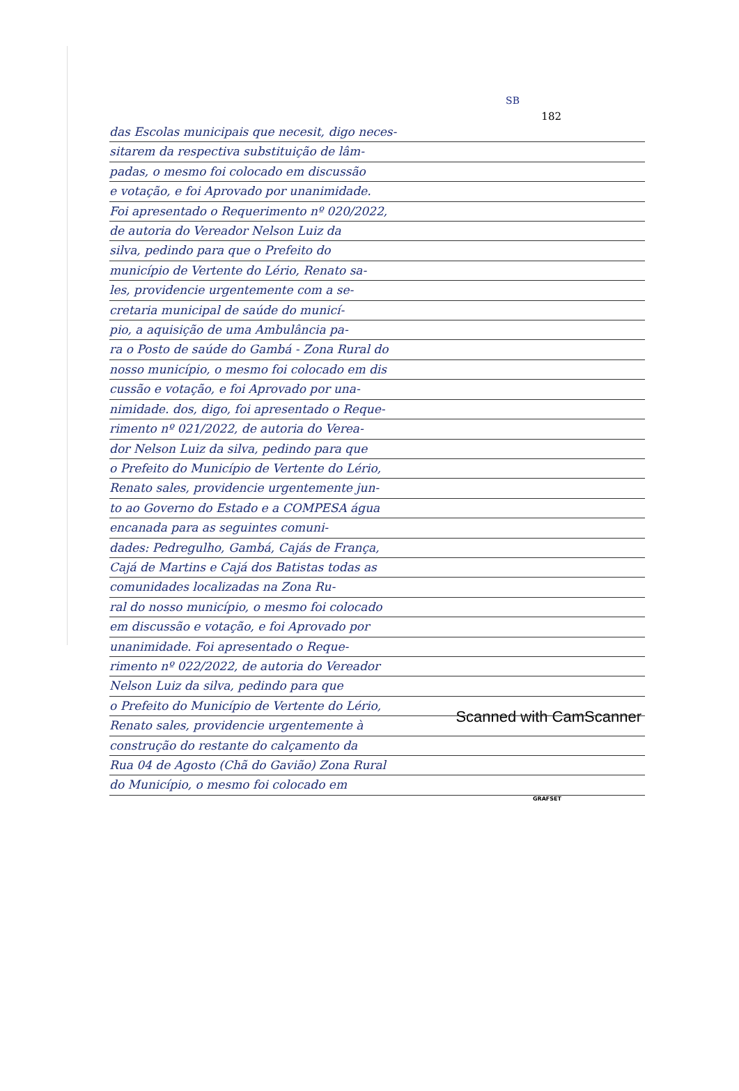SB
182
das Escolas municipais que necesit, digo neces-
sitarem da respectiva substituição de lâm-
padas, o mesmo foi colocado em discussão
e votação, e foi Aprovado por unanimidade.
Foi apresentado o Requerimento nº 020/2022,
de autoria do Vereador Nelson Luiz da
silva, pedindo para que o Prefeito do
município de Vertente do Lério, Renato sa-
les, providencie urgentemente com a se-
cretaria municipal de saúde do municí-
pio, a aquisição de uma Ambulância pa-
ra o Posto de saúde do Gambá - Zona Rural do
nosso município, o mesmo foi colocado em dis
cussão e votação, e foi Aprovado por una-
nimidade. dos, digo, foi apresentado o Reque-
rimento nº 021/2022, de autoria do Verea-
dor Nelson Luiz da silva, pedindo para que
o Prefeito do Município de Vertente do Lério,
Renato sales, providencie urgentemente jun-
to ao Governo do Estado e a COMPESA água
encanada para as seguintes comuni-
dades: Pedregulho, Gambá, Cajás de França,
Cajá de Martins e Cajá dos Batistas todas as
comunidades localizadas na Zona Ru-
ral do nosso município, o mesmo foi colocado
em discussão e votação, e foi Aprovado por
unanimidade. Foi apresentado o Reque-
rimento nº 022/2022, de autoria do Vereador
Nelson Luiz da silva, pedindo para que
o Prefeito do Município de Vertente do Lério,
Renato sales, providencie urgentemente à
construção do restante do calçamento da
Rua 04 de Agosto (Chã do Gavião) Zona Rural
do Município, o mesmo foi colocado em
GRAFSET
Scanned with CamScanner